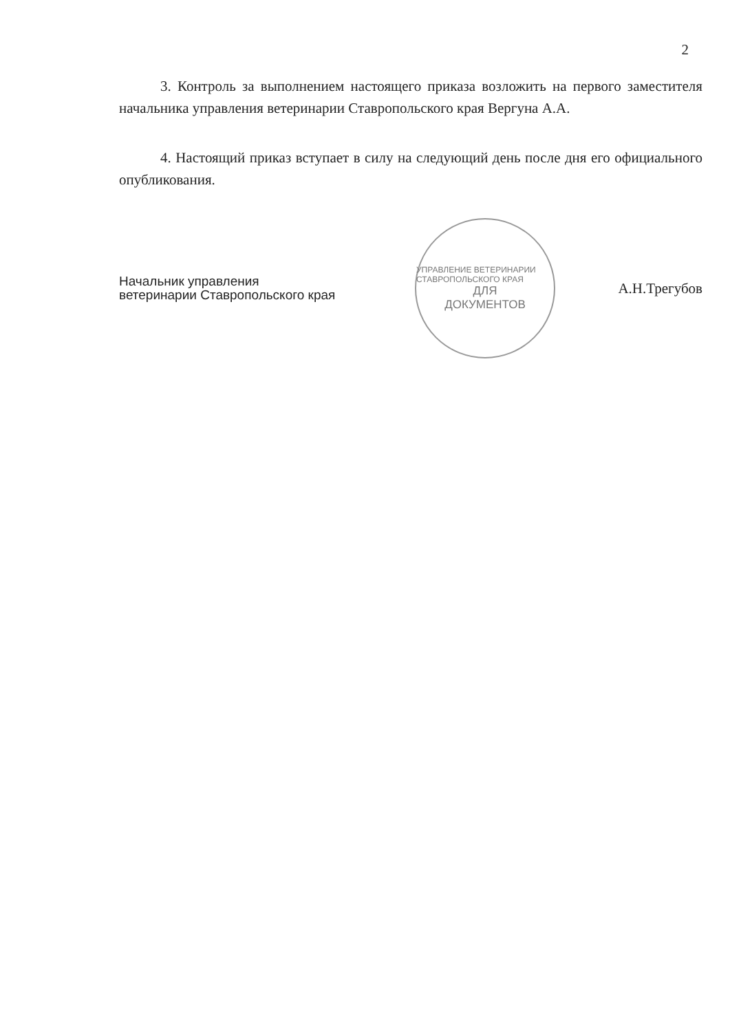2
3. Контроль за выполнением настоящего приказа возложить на первого заместителя начальника управления ветеринарии Ставропольского края Вергуна А.А.
4. Настоящий приказ вступает в силу на следующий день после дня его официального опубликования.
Начальник управления
ветеринарии Ставропольского края
УПРАВЛЕНИЕ ВЕТЕРИНАРИИ СТАВРОПОЛЬСКОГО КРАЯ
ДЛЯ
ДОКУМЕНТОВ
А.Н.Трегубов